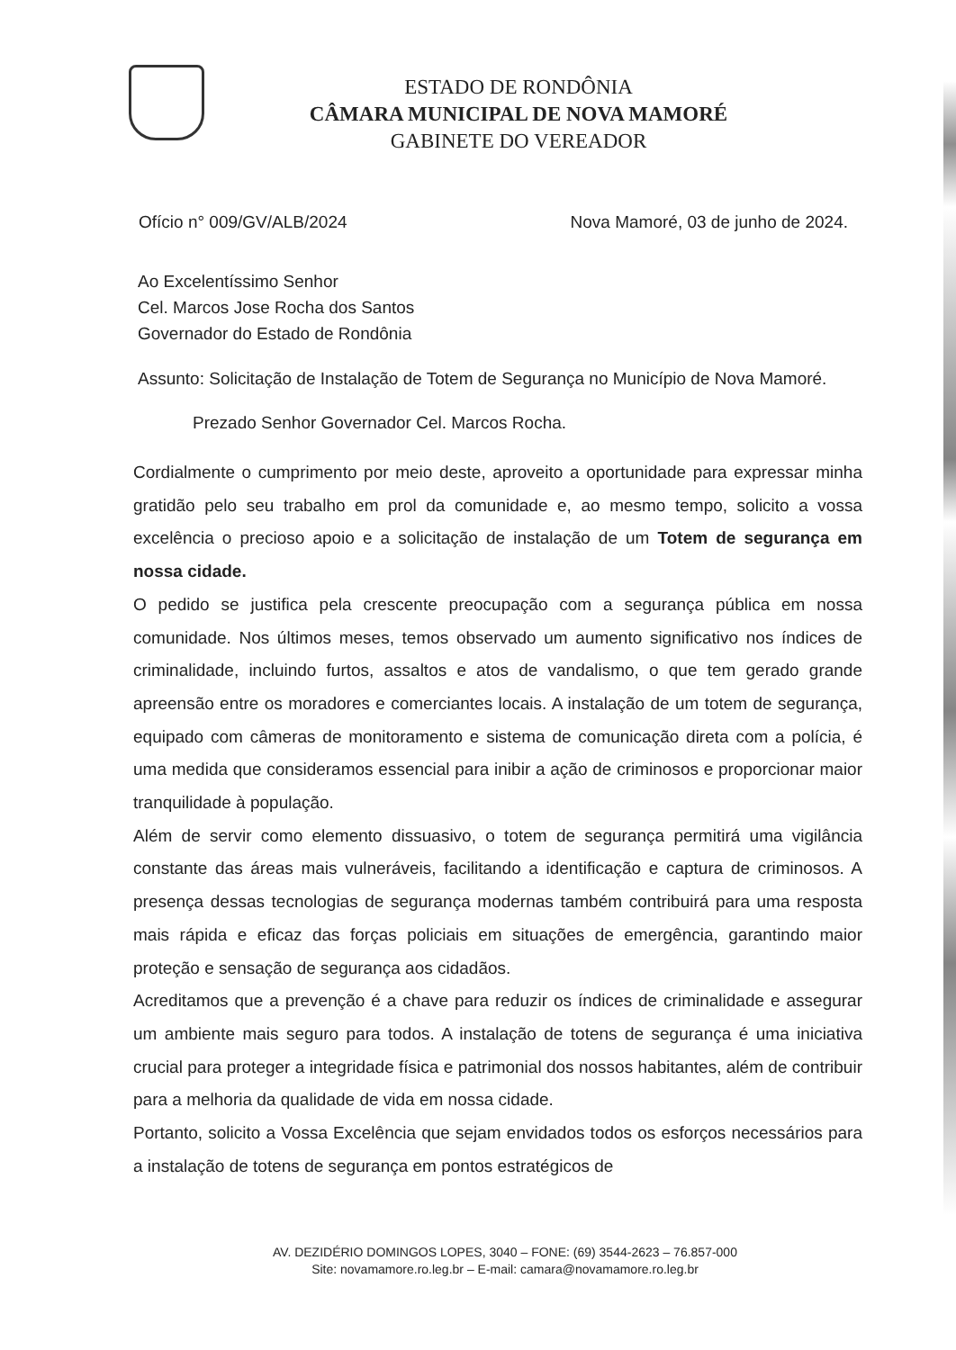ESTADO DE RONDÔNIA
CÂMARA MUNICIPAL DE NOVA MAMORÉ
GABINETE DO VEREADOR
Ofício n° 009/GV/ALB/2024 Nova Mamoré, 03 de junho de 2024.
Ao Excelentíssimo Senhor
Cel. Marcos Jose Rocha dos Santos
Governador do Estado de Rondônia
Assunto: Solicitação de Instalação de Totem de Segurança no Município de Nova Mamoré.
Prezado Senhor Governador Cel. Marcos Rocha.
Cordialmente o cumprimento por meio deste, aproveito a oportunidade para expressar minha gratidão pelo seu trabalho em prol da comunidade e, ao mesmo tempo, solicito a vossa excelência o precioso apoio e a solicitação de instalação de um Totem de segurança em nossa cidade.
O pedido se justifica pela crescente preocupação com a segurança pública em nossa comunidade. Nos últimos meses, temos observado um aumento significativo nos índices de criminalidade, incluindo furtos, assaltos e atos de vandalismo, o que tem gerado grande apreensão entre os moradores e comerciantes locais. A instalação de um totem de segurança, equipado com câmeras de monitoramento e sistema de comunicação direta com a polícia, é uma medida que consideramos essencial para inibir a ação de criminosos e proporcionar maior tranquilidade à população.
Além de servir como elemento dissuasivo, o totem de segurança permitirá uma vigilância constante das áreas mais vulneráveis, facilitando a identificação e captura de criminosos. A presença dessas tecnologias de segurança modernas também contribuirá para uma resposta mais rápida e eficaz das forças policiais em situações de emergência, garantindo maior proteção e sensação de segurança aos cidadãos.
Acreditamos que a prevenção é a chave para reduzir os índices de criminalidade e assegurar um ambiente mais seguro para todos. A instalação de totens de segurança é uma iniciativa crucial para proteger a integridade física e patrimonial dos nossos habitantes, além de contribuir para a melhoria da qualidade de vida em nossa cidade.
Portanto, solicito a Vossa Excelência que sejam envidados todos os esforços necessários para a instalação de totens de segurança em pontos estratégicos de
AV. DEZIDÉRIO DOMINGOS LOPES, 3040 – FONE: (69) 3544-2623 – 76.857-000
Site: novamamore.ro.leg.br – E-mail: camara@novamamore.ro.leg.br